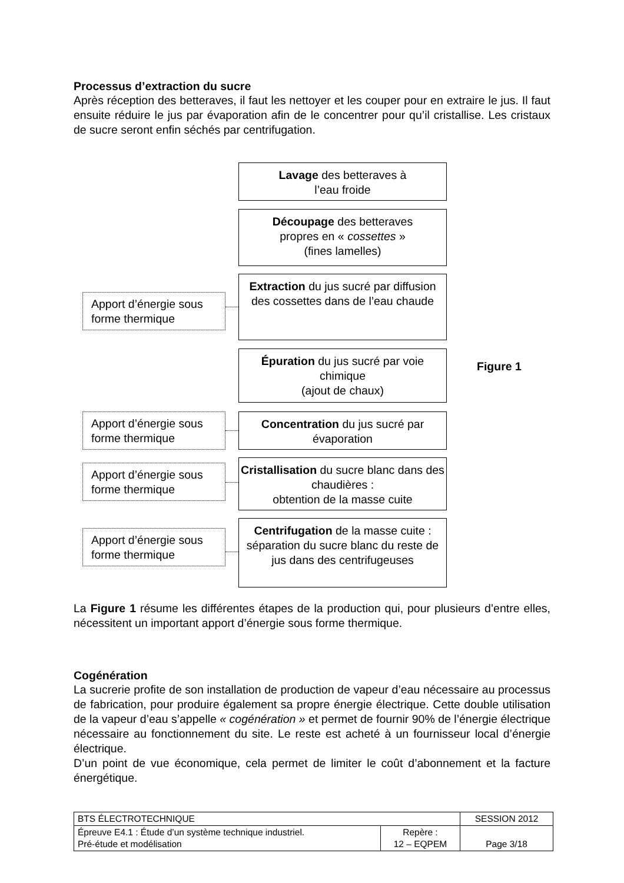Processus d’extraction du sucre
Après réception des betteraves, il faut les nettoyer et les couper pour en extraire le jus. Il faut ensuite réduire le jus par évaporation afin de le concentrer pour qu’il cristallise. Les cristaux de sucre seront enfin séchés par centrifugation.
Lavage des betteraves à
l’eau froide
Découpage des betteraves
propres en « cossettes »
(fines lamelles)
Apport d’énergie sous forme thermique
Extraction du jus sucré par diffusion des cossettes dans de l’eau chaude
Épuration du jus sucré par voie chimique
(ajout de chaux)
Figure 1
Apport d’énergie sous forme thermique
Concentration du jus sucré par évaporation
Apport d’énergie sous forme thermique
Cristallisation du sucre blanc dans des chaudières :
obtention de la masse cuite
Apport d’énergie sous forme thermique
Centrifugation de la masse cuite : séparation du sucre blanc du reste de jus dans des centrifugeuses
La Figure 1 résume les différentes étapes de la production qui, pour plusieurs d’entre elles, nécessitent un important apport d’énergie sous forme thermique.
Cogénération
La sucrerie profite de son installation de production de vapeur d’eau nécessaire au processus de fabrication, pour produire également sa propre énergie électrique. Cette double utilisation de la vapeur d’eau s’appelle « cogénération » et permet de fournir 90% de l’énergie électrique nécessaire au fonctionnement du site. Le reste est acheté à un fournisseur local d’énergie électrique.
D’un point de vue économique, cela permet de limiter le coût d’abonnement et la facture énergétique.
| BTS ÉLECTROTECHNIQUE | | SESSION 2012 |
| Épreuve E4.1 : Étude d’un système technique industriel. Pré-étude et modélisation | Repère : 12 – EQPEM | Page 3/18 |